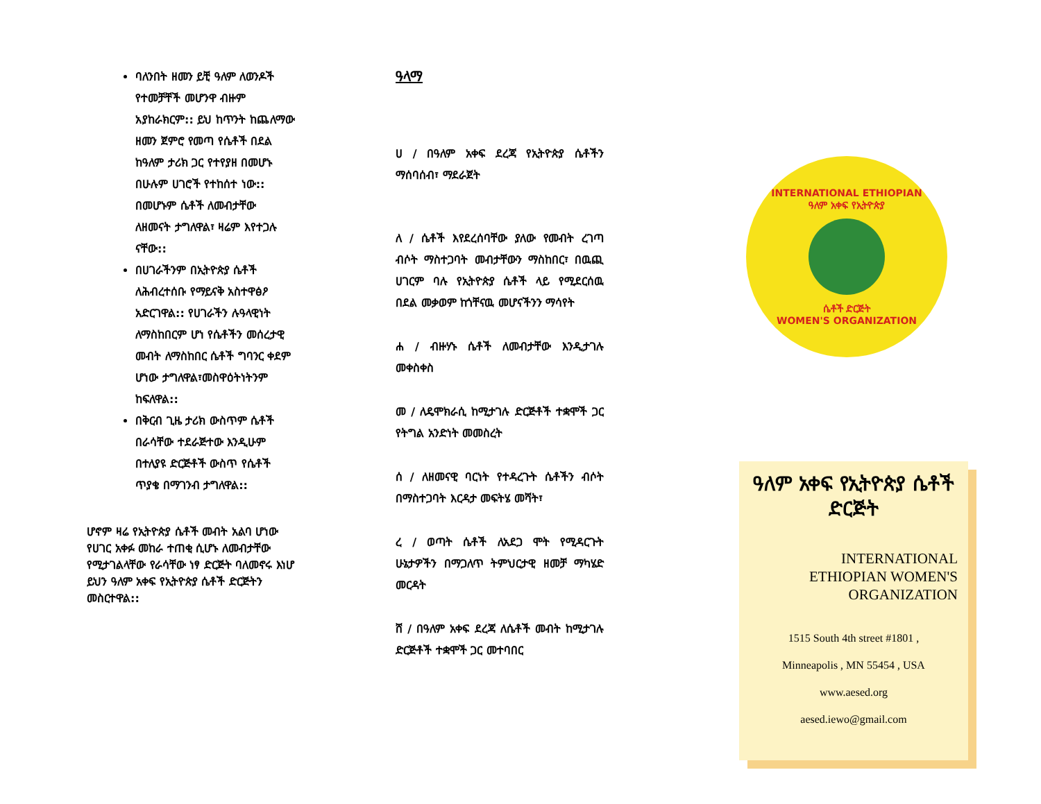ባለንበት ዘመን ይቺ ዓለም ለወንዶች የተመቻቸች መሆንዋ ብዙም አያከራክርም:: ይህ ከጥንት ከጨለማው ዘመን ጀምሮ የመጣ የሴቶች በደል ከዓለም ታሪክ ጋር የተየያዘ በመሆኑ በሁሉም ሀገሮች የተከሰተ ነው:: በመሆኑም ሴቶች ለመብታቸው ለዘመናት ታግለዋል፣ ዛሬም እየተጋሉ ናቸው::
በሀገራችንም በኢትዮጵያ ሴቶች ለሕብረተሰቡ የማይናቅ አስተዋፅዖ አድርገዋል:: የሀገራችን ሉዓላዊነት ለማስከበርም ሆነ የሴቶችን መሰረታዊ መብት ለማስከበር ሴቶች ግባንር ቀደም ሆነው ታግለዋል፣መስዋዕትነትንም ከፍለዋል::
በቅርብ ጊዜ ታሪክ ውስጥም ሴቶች በራሳቸው ተደራጅተው እንዲሁም በተለያዩ ድርጅቶች ውስጥ የሴቶች ጥያቄ በማገንብ ታግለዋል::
ሆኖም ዛሬ የኢትዮጵያ ሴቶች መብት አልባ ሆነው የሀገር አቀፉ መከራ ተጠቂ ሲሆኑ ለመብታቸው የሚታገልላቸው የራሳቸው ነፃ ድርጅት ባለመኖሩ እነሆ ይህን ዓለም አቀፍ የኢትዮጵያ ሴቶች ድርጅትን መስርተዋል::
ዓላማ
ሀ / በዓለም አቀፍ ደረጃ የኢትዮጵያ ሴቶችን ማሰባሰብ፣ ማደራጀት
ለ / ሴቶች እየደረሰባቸው ያለው የመብት ረገጣ ብሶት ማስተጋባት መብታቸውን ማስከበር፣ በዉጪ ሀገርም ባሉ የኢትዮጵያ ሴቶች ላይ የሚደርሰዉ በደል መቃወም ከጎቸናዉ መሆናችንን ማሳየት
ሐ / ብዙሃኑ ሴቶች ለመብታቸው እንዲታገሉ መቀስቀስ
መ / ለዴሞክራሲ ከሚታገሉ ድርጅቶች ተቋሞች ጋር የትግል አንድነት መመስረት
ሰ / ለዘመናዊ ባርነት የተዳረጉት ሴቶችን ብሶት በማስተጋባት እርዳታ መፍትሄ መሻት፣
ረ / ወጣት ሴቶች ለአደጋ ሞት የሚዳርጉት ሁኔታዎችን በማጋለጥ ትምህርታዊ ዘመቻ ማካሄድ መርዳት
ሸ / በዓለም አቀፍ ደረጃ ለሴቶች መብት ከሚታገሉ ድርጅቶች ተቋሞች ጋር መተባበር
INTERNATIONAL ETHIOPIAN
ዓለም አቀፍ የኢትዮጵያ
ሴቶች ድርጅት
WOMEN'S ORGANIZATION
ዓለም አቀፍ የኢትዮጵያ ሴቶች ድርጅት
INTERNATIONAL
ETHIOPIAN WOMEN'S
ORGANIZATION
1515 South 4th street #1801 ,
Minneapolis , MN 55454 , USA
www.aesed.org
aesed.iewo@gmail.com